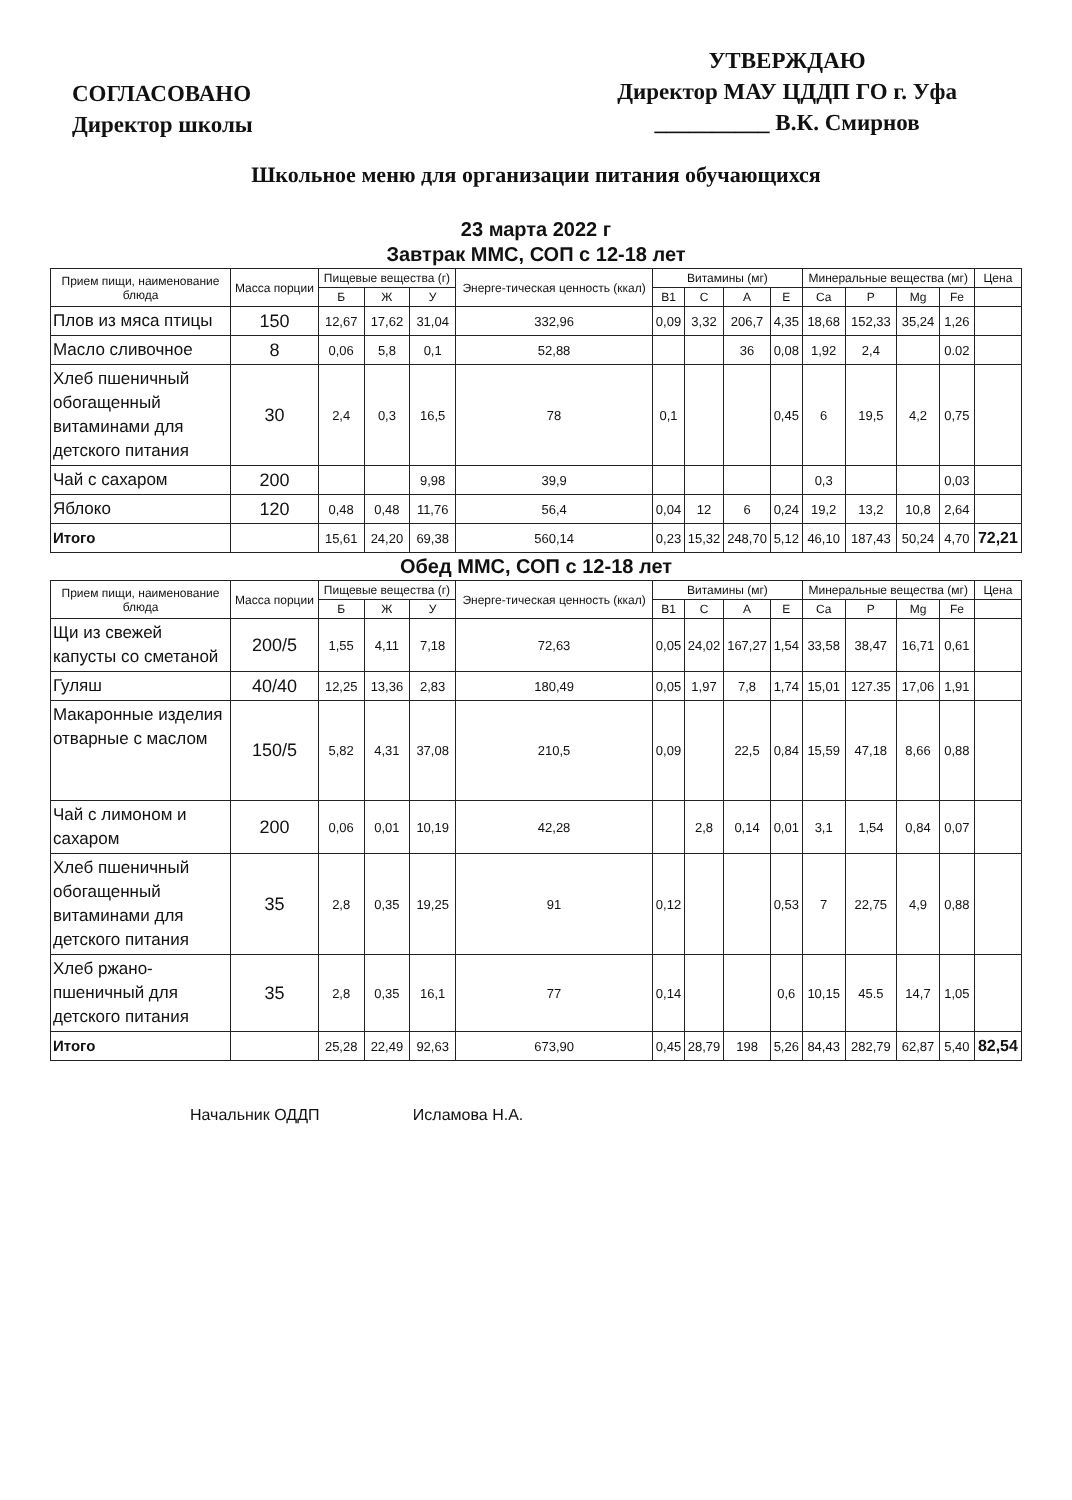СОГЛАСОВАНО
Директор школы
УТВЕРЖДАЮ
Директор МАУ ЦДДП ГО г. Уфа
__________ В.К. Смирнов
Школьное меню для организации питания обучающихся
23 марта 2022 г
Завтрак ММС, СОП с 12-18 лет
| Прием пищи, наименование блюда | Масса порции | Пищевые вещества (г) | | | Энерге-тическая ценность (ккал) | Витамины (мг) | | | | Минеральные вещества (мг) | | | | Цена |
| --- | --- | --- | --- | --- | --- | --- | --- | --- | --- | --- | --- | --- | --- | --- |
| | | Б | Ж | У | | B1 | C | A | E | Ca | P | Mg | Fe | |
| Плов из мяса птицы | 150 | 12,67 | 17,62 | 31,04 | 332,96 | 0,09 | 3,32 | 206,7 | 4,35 | 18,68 | 152,33 | 35,24 | 1,26 | |
| Масло сливочное | 8 | 0,06 | 5,8 | 0,1 | 52,88 | | | 36 | 0,08 | 1,92 | 2,4 | | 0.02 | |
| Хлеб пшеничный обогащенный витаминами для детского питания | 30 | 2,4 | 0,3 | 16,5 | 78 | 0,1 | | | 0,45 | 6 | 19,5 | 4,2 | 0,75 | |
| Чай с сахаром | 200 | | | 9,98 | 39,9 | | | | | 0,3 | | | 0,03 | |
| Яблоко | 120 | 0,48 | 0,48 | 11,76 | 56,4 | 0,04 | 12 | 6 | 0,24 | 19,2 | 13,2 | 10,8 | 2,64 | |
| Итого | | 15,61 | 24,20 | 69,38 | 560,14 | 0,23 | 15,32 | 248,70 | 5,12 | 46,10 | 187,43 | 50,24 | 4,70 | 72,21 |
Обед ММС, СОП с 12-18 лет
| Прием пищи, наименование блюда | Масса порции | Пищевые вещества (г) | | | Энерге-тическая ценность (ккал) | Витамины (мг) | | | | Минеральные вещества (мг) | | | | Цена |
| --- | --- | --- | --- | --- | --- | --- | --- | --- | --- | --- | --- | --- | --- | --- |
| | | Б | Ж | У | | B1 | C | A | E | Ca | P | Mg | Fe | |
| Щи из свежей капусты со сметаной | 200/5 | 1,55 | 4,11 | 7,18 | 72,63 | 0,05 | 24,02 | 167,27 | 1,54 | 33,58 | 38,47 | 16,71 | 0,61 | |
| Гуляш | 40/40 | 12,25 | 13,36 | 2,83 | 180,49 | 0,05 | 1,97 | 7,8 | 1,74 | 15,01 | 127.35 | 17,06 | 1,91 | |
| Макаронные изделия отварные с маслом | 150/5 | 5,82 | 4,31 | 37,08 | 210,5 | 0,09 | | 22,5 | 0,84 | 15,59 | 47,18 | 8,66 | 0,88 | |
| Чай с лимоном и сахаром | 200 | 0,06 | 0,01 | 10,19 | 42,28 | | 2,8 | 0,14 | 0,01 | 3,1 | 1,54 | 0,84 | 0,07 | |
| Хлеб пшеничный обогащенный витаминами для детского питания | 35 | 2,8 | 0,35 | 19,25 | 91 | 0,12 | | | 0,53 | 7 | 22,75 | 4,9 | 0,88 | |
| Хлеб ржано-пшеничный для детского питания | 35 | 2,8 | 0,35 | 16,1 | 77 | 0,14 | | | 0,6 | 10,15 | 45.5 | 14,7 | 1,05 | |
| Итого | | 25,28 | 22,49 | 92,63 | 673,90 | 0,45 | 28,79 | 198 | 5,26 | 84,43 | 282,79 | 62,87 | 5,40 | 82,54 |
Начальник ОДДП Исламова Н.А.